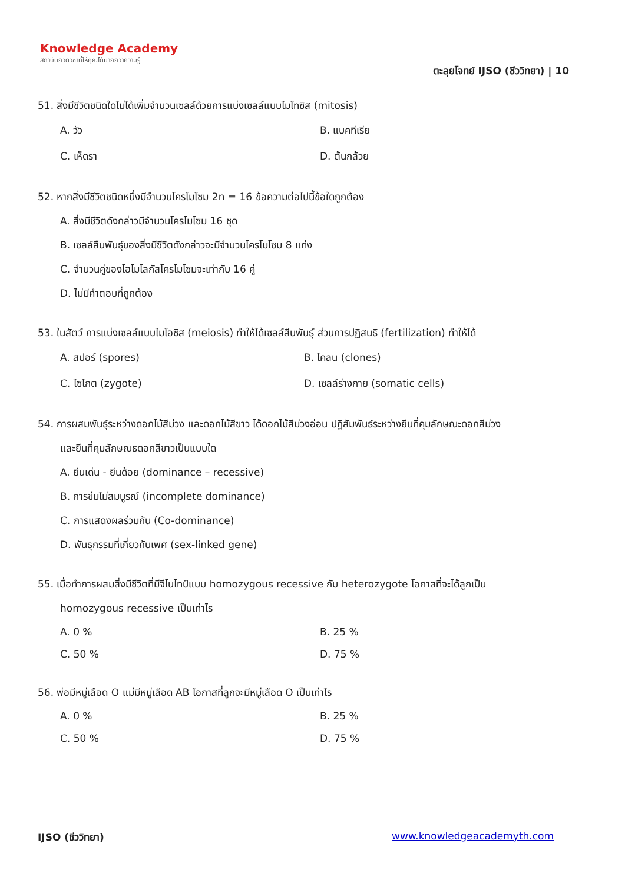Knowledge Academy
สถาบันกวดวิชาที่ให้คุณได้มากกว่าความรู้
ตะลุยโจทย์ IJSO (ชีววิทยา) | 10
51. สิ่งมีชีวิตชนิดใดไม่ได้เพิ่มจำนวนเซลล์ด้วยการแบ่งเซลล์แบบไมโทซิส (mitosis)
A. วัว B. แบคทีเรีย
C. เห็ดรา D. ต้นกล้วย
52. หากสิ่งมีชีวิตชนิดหนึ่งมีจำนวนโครโมโซม 2n = 16 ข้อความต่อไปนี้ข้อใดถูกต้อง
A. สิ่งมีชีวิตดังกล่าวมีจำนวนโครโมโซม 16 ชุด
B. เซลล์สืบพันธุ์ของสิ่งมีชีวิตดังกล่าวจะมีจำนวนโครโมโซม 8 แท่ง
C. จำนวนคู่ของโฮโมโลกัสโครโมโซมจะเท่ากับ 16 คู่
D. ไม่มีคำตอบที่ถูกต้อง
53. ในสัตว์ การแบ่งเซลล์แบบไมโอซิส (meiosis) ทำให้ได้เซลล์สืบพันธุ์ ส่วนการปฏิสนธิ (fertilization) ทำให้ได้
A. สปอร์ (spores) B. โคลน (clones)
C. ไซโกต (zygote) D. เซลล์ร่างกาย (somatic cells)
54. การผสมพันธุ์ระหว่างดอกไม้สีม่วง และดอกไม้สีขาว ได้ดอกไม้สีม่วงอ่อน ปฏิสัมพันธ์ระหว่างยีนที่คุมลักษณะดอกสีม่วง
และยีนที่คุมลักษณธดอกสีขาวเป็นแบบใด
A. ยีนเด่น - ยีนด้อย (dominance – recessive)
B. การข่มไม่สมบูรณ์ (incomplete dominance)
C. การแสดงผลร่วมกัน (Co-dominance)
D. พันธุกรรมที่เกี่ยวกับเพศ (sex-linked gene)
55. เมื่อทำการผสมสิ่งมีชีวิตที่มีจีโนไทป์แบบ homozygous recessive กับ heterozygote โอกาสที่จะได้ลูกเป็น
homozygous recessive เป็นเท่าไร
A. 0 % B. 25 %
C. 50 % D. 75 %
56. พ่อมีหมู่เลือด O แม่มีหมู่เลือด AB โอกาสที่ลูกจะมีหมู่เลือด O เป็นเท่าไร
A. 0 % B. 25 %
C. 50 % D. 75 %
IJSO (ชีววิทยา) www.knowledgeacademyth.com